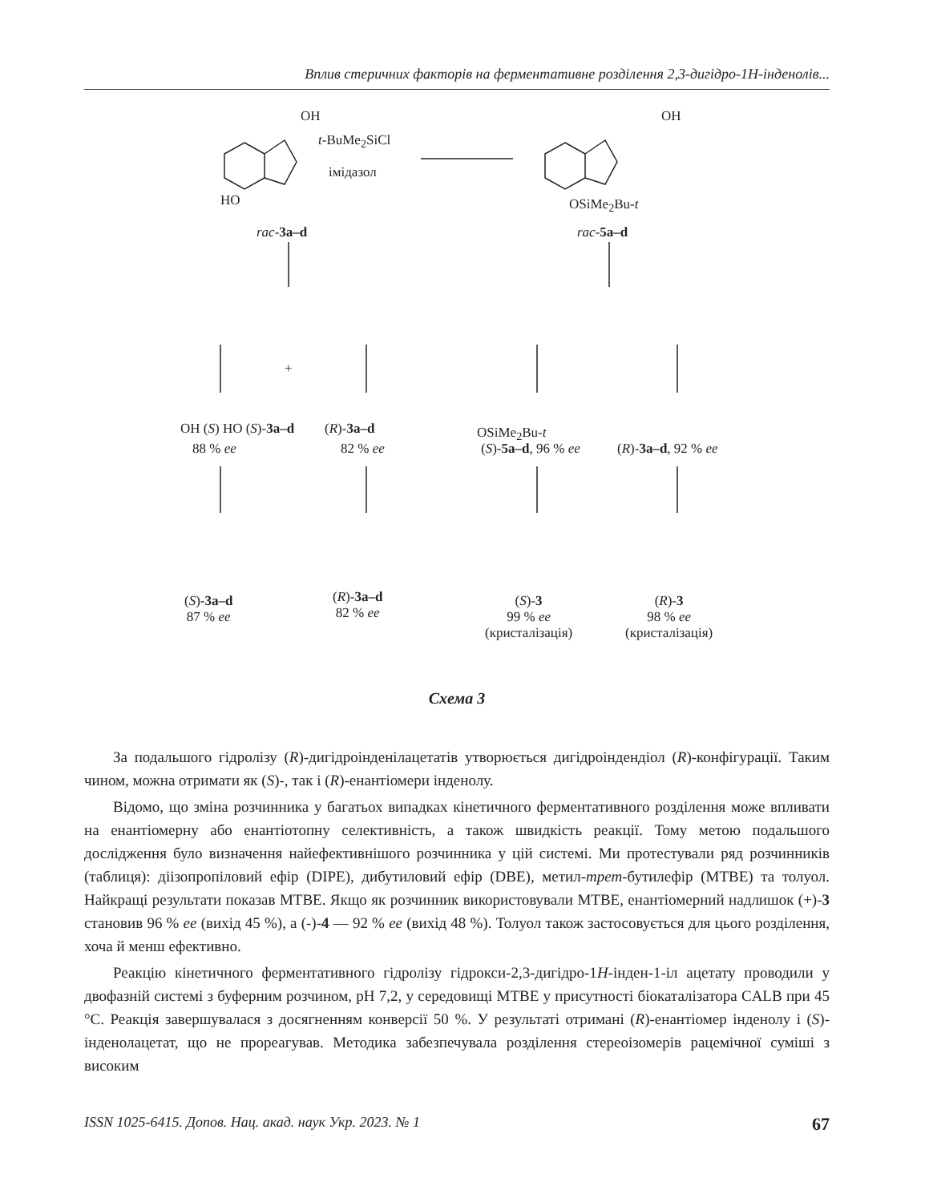Вплив стеричних факторів на ферментативне розділення 2,3-дигідро-1H-інденолів...
t-BuMe<sub>2</sub>SiCl
імідазол
OH
HO
rac-3a–d
OH
OSiMe<sub>2</sub>Bu-t
rac-5a–d
OH (S) HO (S)-3a–d
88 % ee
+
(R)-3a–d
82 % ee
OSiMe<sub>2</sub>Bu-t
(S)-5a–d, 96 % ee (R)-3a–d, 92 % ee
(S)-3a–d
87 % ee
(R)-3a–d
82 % ee
(S)-3
99 % ee
(кристалізація)
(R)-3
98 % ee
(кристалізація)
Схема 3
За подальшого гідролізу (R)-дигідроінденілацетатів утворюється дигідроіндендіол (R)-конфігурації. Таким чином, можна отримати як (S)-, так і (R)-енантіомери інденолу.
Відомо, що зміна розчинника у багатьох випадках кінетичного ферментативного розділення може впливати на енантіомерну або енантіотопну селективність, а також швидкість реакції. Тому метою подальшого дослідження було визначення найефективнішого розчинника у цій системі. Ми протестували ряд розчинників (таблиця): діізопропіловий ефір (DIPE), дибутиловий ефір (DBE), метил-трет-бутилефір (MTBE) та толуол. Найкращі результати показав MTBE. Якщо як розчинник використовували MTBE, енантіомерний надлишок (+)-3 становив 96 % ee (вихід 45 %), а (-)-4 — 92 % ee (вихід 48 %). Толуол також застосовується для цього розділення, хоча й менш ефективно.
Реакцію кінетичного ферментативного гідролізу гідрокси-2,3-дигідро-1H-інден-1-іл ацетату проводили у двофазній системі з буферним розчином, pH 7,2, у середовищі MTBE у присутності біокаталізатора CALB при 45 °C. Реакція завершувалася з досягненням конверсії 50 %. У результаті отримані (R)-енантіомер інденолу і (S)-інденолацетат, що не прореагував. Методика забезпечувала розділення стереоізомерів рацемічної суміші з високим
ISSN 1025-6415. Допов. Нац. акад. наук Укр. 2023. № 1 67